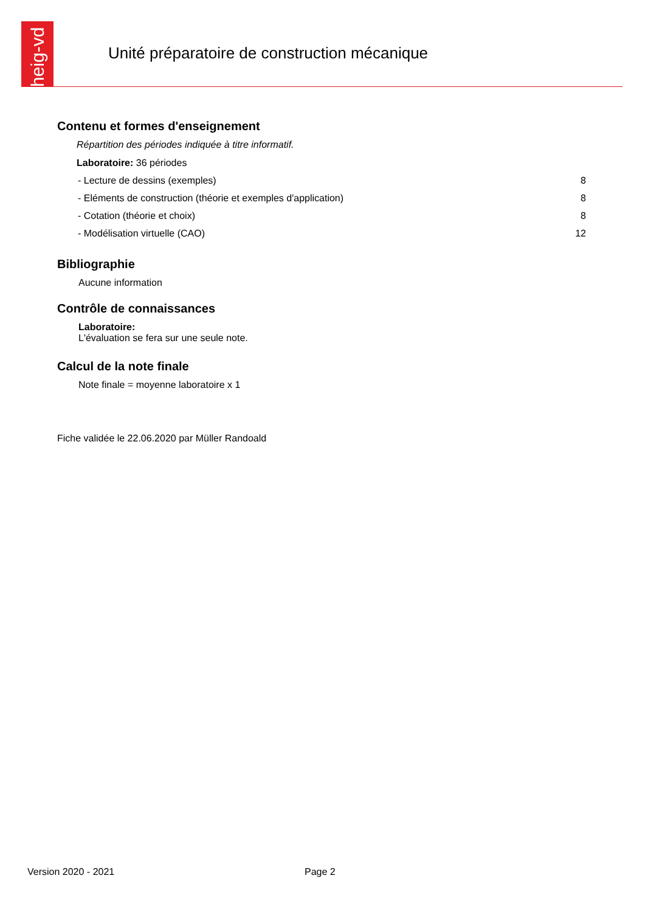heig-vd
Unité préparatoire de construction mécanique
Contenu et formes d'enseignement
Répartition des périodes indiquée à titre informatif.
Laboratoire: 36 périodes
| - Lecture de dessins (exemples) | 8 |
| - Eléments de construction (théorie et exemples d'application) | 8 |
| - Cotation (théorie et choix) | 8 |
| - Modélisation virtuelle (CAO) | 12 |
Bibliographie
Aucune information
Contrôle de connaissances
Laboratoire:
L'évaluation se fera sur une seule note.
Calcul de la note finale
Note finale = moyenne laboratoire x 1
Fiche validée le 22.06.2020 par Müller Randoald
Version 2020 - 2021 Page 2